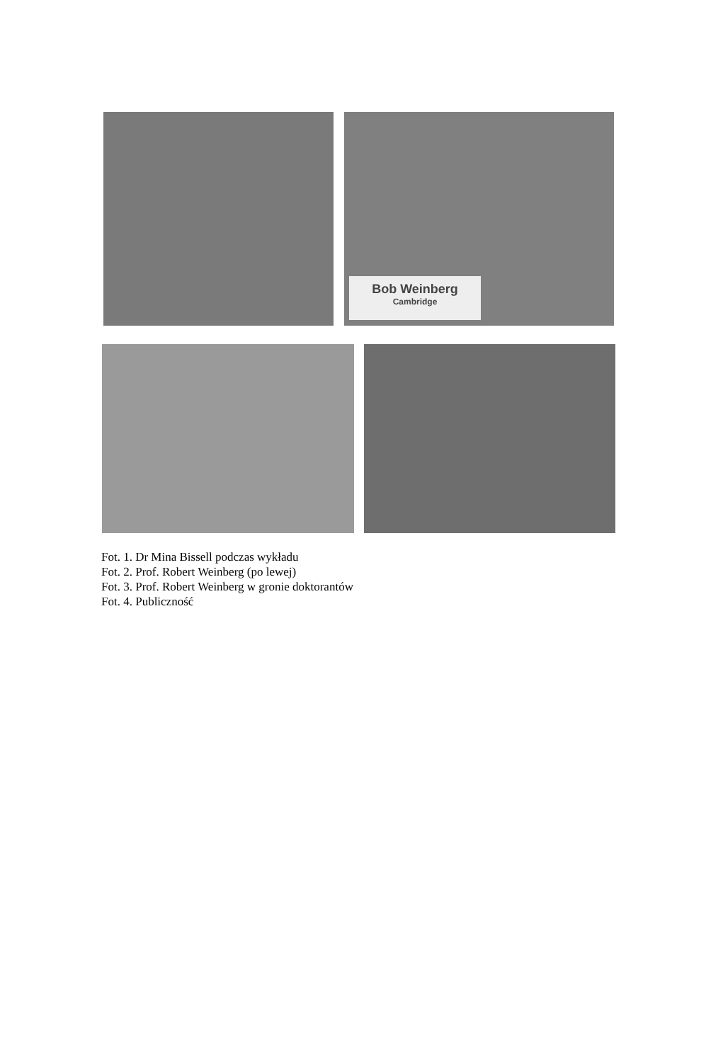Bob Weinberg
Cambridge
Fot. 1. Dr Mina Bissell podczas wykładu
Fot. 2. Prof. Robert Weinberg (po lewej)
Fot. 3. Prof. Robert Weinberg w gronie doktorantów
Fot. 4. Publiczność